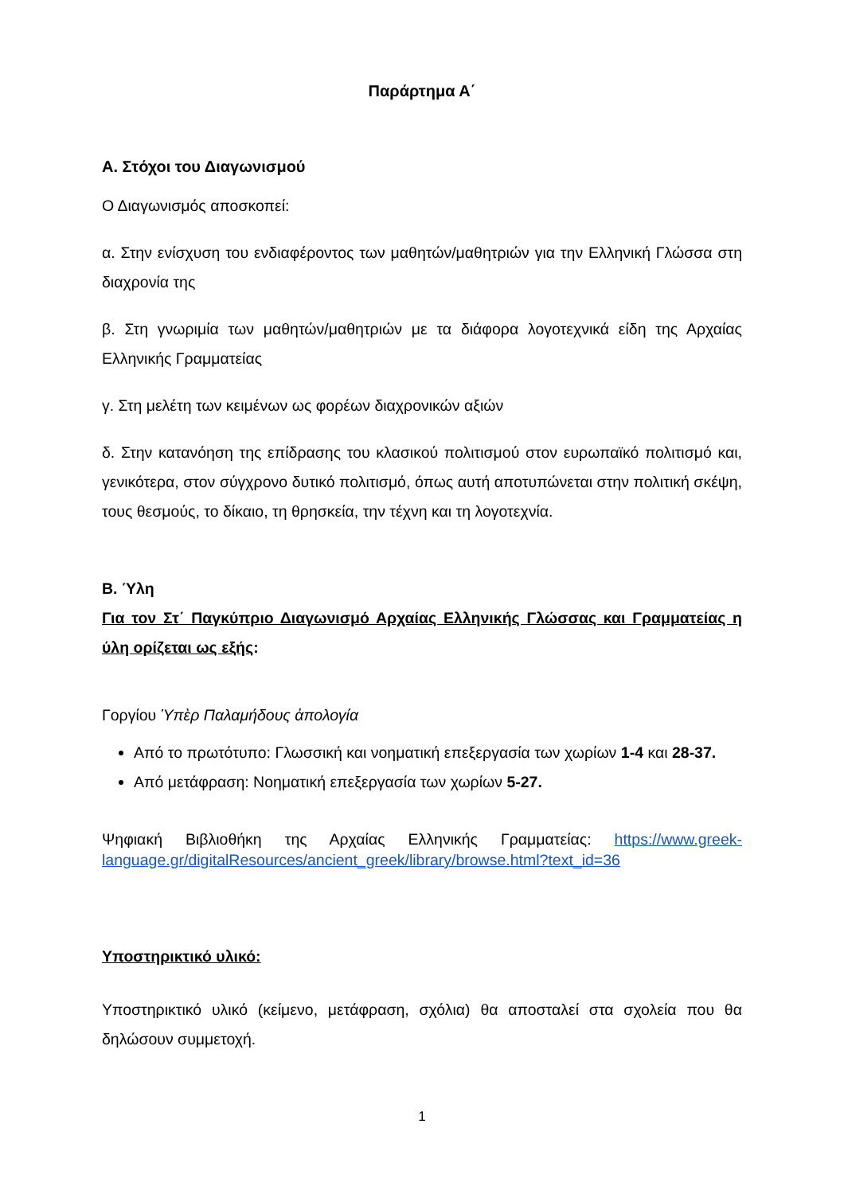Παράρτημα Α΄
Α. Στόχοι του Διαγωνισμού
Ο Διαγωνισμός αποσκοπεί:
α. Στην ενίσχυση του ενδιαφέροντος των μαθητών/μαθητριών για την Ελληνική Γλώσσα στη διαχρονία της
β. Στη γνωριμία των μαθητών/μαθητριών με τα διάφορα λογοτεχνικά είδη της Αρχαίας Ελληνικής Γραμματείας
γ. Στη μελέτη των κειμένων ως φορέων διαχρονικών αξιών
δ. Στην κατανόηση της επίδρασης του κλασικού πολιτισμού στον ευρωπαϊκό πολιτισμό και, γενικότερα, στον σύγχρονο δυτικό πολιτισμό, όπως αυτή αποτυπώνεται στην πολιτική σκέψη, τους θεσμούς, το δίκαιο, τη θρησκεία, την τέχνη και τη λογοτεχνία.
Β. Ύλη
Για τον Στ΄ Παγκύπριο Διαγωνισμό Αρχαίας Ελληνικής Γλώσσας και Γραμματείας η ύλη ορίζεται ως εξής:
Γοργίου Ὑπὲρ Παλαμήδους ἀπολογία
Από το πρωτότυπο: Γλωσσική και νοηματική επεξεργασία των χωρίων 1-4 και 28-37.
Από μετάφραση: Νοηματική επεξεργασία των χωρίων 5-27.
Ψηφιακή Βιβλιοθήκη της Αρχαίας Ελληνικής Γραμματείας: https://www.greek-language.gr/digitalResources/ancient_greek/library/browse.html?text_id=36
Υποστηρικτικό υλικό:
Υποστηρικτικό υλικό (κείμενο, μετάφραση, σχόλια) θα αποσταλεί στα σχολεία που θα δηλώσουν συμμετοχή.
1